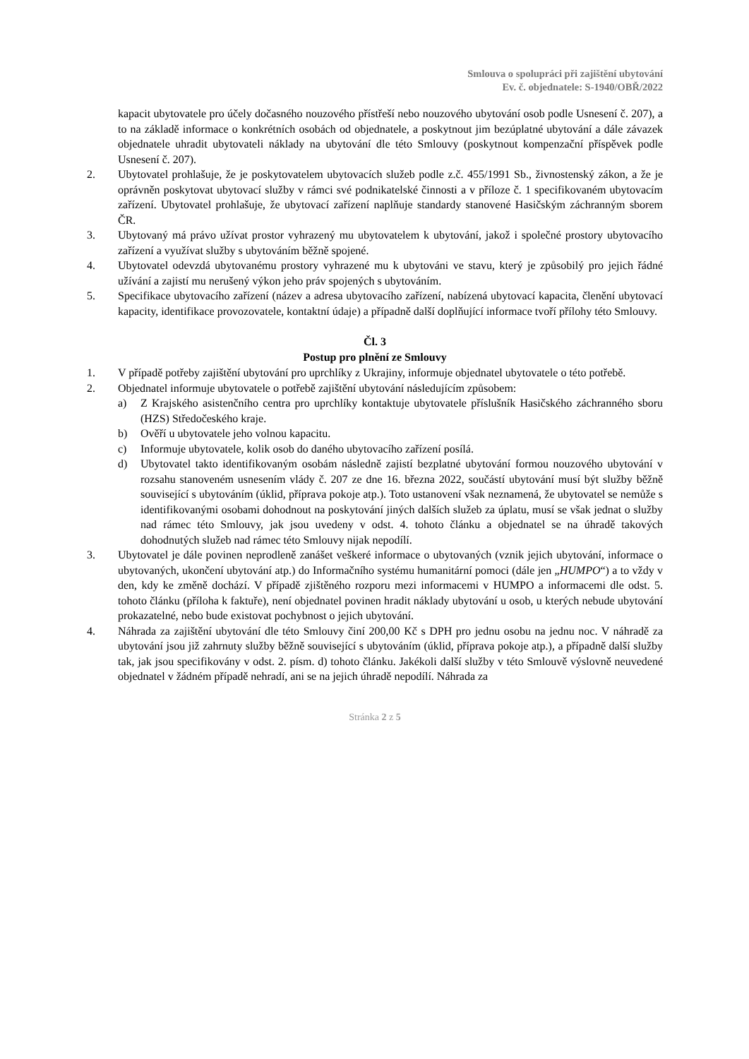Smlouva o spolupráci při zajištění ubytování
Ev. č. objednatele: S-1940/OBŘ/2022
kapacit ubytovatele pro účely dočasného nouzového přístřeší nebo nouzového ubytování osob podle Usnesení č. 207), a to na základě informace o konkrétních osobách od objednatele, a poskytnout jim bezúplatné ubytování a dále závazek objednatele uhradit ubytovateli náklady na ubytování dle této Smlouvy (poskytnout kompenzační příspěvek podle Usnesení č. 207).
2. Ubytovatel prohlašuje, že je poskytovatelem ubytovacích služeb podle z.č. 455/1991 Sb., živnostenský zákon, a že je oprávněn poskytovat ubytovací služby v rámci své podnikatelské činnosti a v příloze č. 1 specifikovaném ubytovacím zařízení. Ubytovatel prohlašuje, že ubytovací zařízení naplňuje standardy stanovené Hasičským záchranným sborem ČR.
3. Ubytovaný má právo užívat prostor vyhrazený mu ubytovatelem k ubytování, jakož i společné prostory ubytovacího zařízení a využívat služby s ubytováním běžně spojené.
4. Ubytovatel odevzdá ubytovanému prostory vyhrazené mu k ubytováni ve stavu, který je způsobilý pro jejich řádné užívání a zajistí mu nerušený výkon jeho práv spojených s ubytováním.
5. Specifikace ubytovacího zařízení (název a adresa ubytovacího zařízení, nabízená ubytovací kapacita, členění ubytovací kapacity, identifikace provozovatele, kontaktní údaje) a případně další doplňující informace tvoří přílohy této Smlouvy.
Čl. 3
Postup pro plnění ze Smlouvy
1. V případě potřeby zajištění ubytování pro uprchlíky z Ukrajiny, informuje objednatel ubytovatele o této potřebě.
2. Objednatel informuje ubytovatele o potřebě zajištění ubytování následujícím způsobem:
a) Z Krajského asistenčního centra pro uprchlíky kontaktuje ubytovatele příslušník Hasičského záchranného sboru (HZS) Středočeského kraje.
b) Ověří u ubytovatele jeho volnou kapacitu.
c) Informuje ubytovatele, kolik osob do daného ubytovacího zařízení posílá.
d) Ubytovatel takto identifikovaným osobám následně zajistí bezplatné ubytování formou nouzového ubytování v rozsahu stanoveném usnesením vlády č. 207 ze dne 16. března 2022, součástí ubytování musí být služby běžně související s ubytováním (úklid, příprava pokoje atp.). Toto ustanovení však neznamená, že ubytovatel se nemůže s identifikovanými osobami dohodnout na poskytování jiných dalších služeb za úplatu, musí se však jednat o služby nad rámec této Smlouvy, jak jsou uvedeny v odst. 4. tohoto článku a objednatel se na úhradě takových dohodnutých služeb nad rámec této Smlouvy nijak nepodílí.
3. Ubytovatel je dále povinen neprodleně zanášet veškeré informace o ubytovaných (vznik jejich ubytování, informace o ubytovaných, ukončení ubytování atp.) do Informačního systému humanitární pomoci (dále jen „HUMPO“) a to vždy v den, kdy ke změně dochází. V případě zjištěného rozporu mezi informacemi v HUMPO a informacemi dle odst. 5. tohoto článku (příloha k faktuře), není objednatel povinen hradit náklady ubytování u osob, u kterých nebude ubytování prokazatelné, nebo bude existovat pochybnost o jejich ubytování.
4. Náhrada za zajištění ubytování dle této Smlouvy činí 200,00 Kč s DPH pro jednu osobu na jednu noc. V náhradě za ubytování jsou již zahrnuty služby běžně související s ubytováním (úklid, příprava pokoje atp.), a případně další služby tak, jak jsou specifikovány v odst. 2. písm. d) tohoto článku. Jakékoli další služby v této Smlouvě výslovně neuvedené objednatel v žádném případě nehradí, ani se na jejich úhradě nepodílí. Náhrada za
Stránka 2 z 5